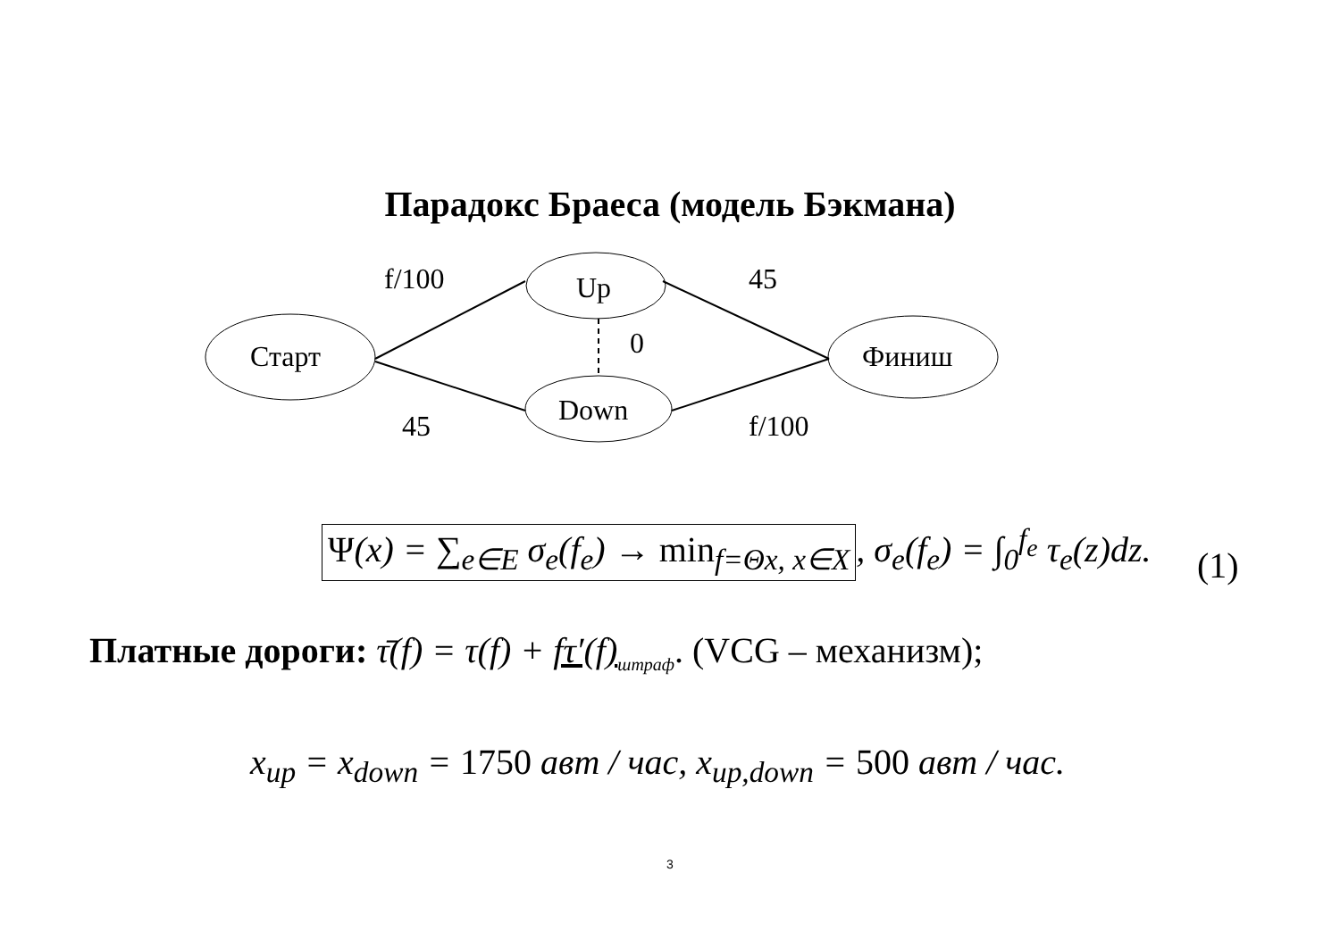Парадокс Браеса (модель Бэкмана)
Up
Down
Старт
Финиш
f/100
45
0
45
f/100
Ψ(x) = ∑<sub>e∈E</sub> σ<sub>e</sub>(f<sub>e</sub>) → min<sub>f=Θx, x∈X</sub>, σ<sub>e</sub>(f<sub>e</sub>) = ∫<sub>0</sub><sup>f<sub>e</sub></sup> τ<sub>e</sub>(z)dz.
(1)
Платные дороги: τ̄(f) = τ(f) + fτ′(f)<sub>штраф</sub>. (VCG – механизм);
x<sub>up</sub> = x<sub>down</sub> = 1750 авт / час, x<sub>up,down</sub> = 500 авт / час.
3